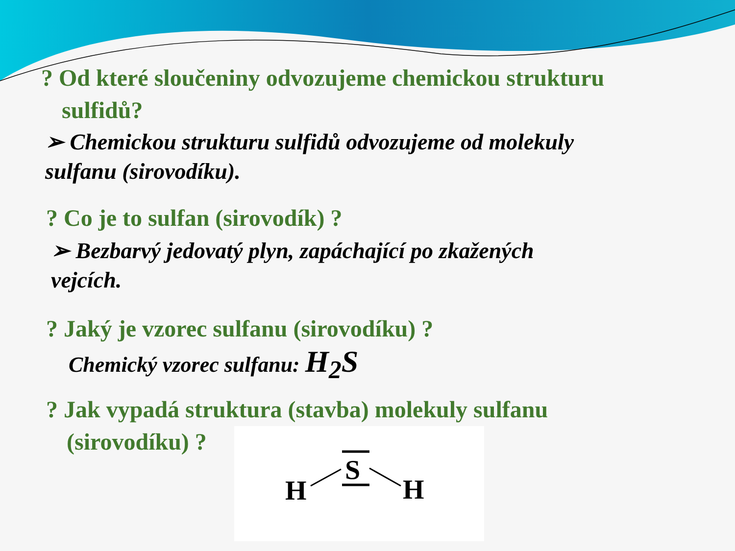? Od které sloučeniny odvozujeme chemickou strukturu
sulfidů?
➢ Chemickou strukturu sulfidů odvozujeme od molekuly
sulfanu (sirovodíku).
? Co je to sulfan (sirovodík) ?
➢ Bezbarvý jedovatý plyn, zapáchající po zkažených
vejcích.
? Jaký je vzorec sulfanu (sirovodíku) ?
Chemický vzorec sulfanu: H<sub>2</sub>S
? Jak vypadá struktura (stavba) molekuly sulfanu
(sirovodíku) ?
S
H
H